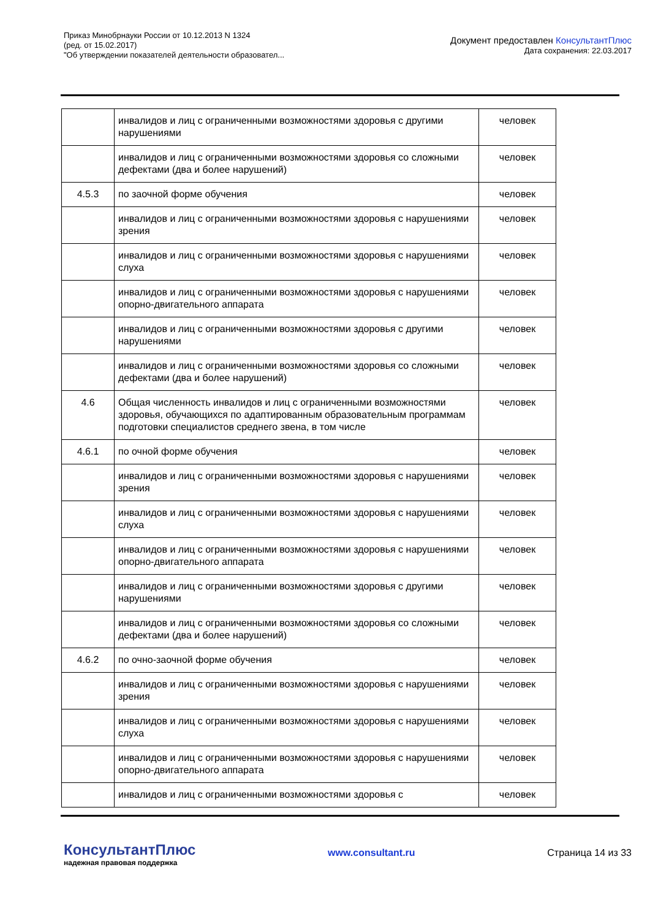Приказ Минобрнауки России от 10.12.2013 N 1324
(ред. от 15.02.2017)
"Об утверждении показателей деятельности образовател...
Документ предоставлен КонсультантПлюс
Дата сохранения: 22.03.2017
| | инвалидов и лиц с ограниченными возможностями здоровья с другими нарушениями | человек |
| | инвалидов и лиц с ограниченными возможностями здоровья со сложными дефектами (два и более нарушений) | человек |
| 4.5.3 | по заочной форме обучения | человек |
| | инвалидов и лиц с ограниченными возможностями здоровья с нарушениями зрения | человек |
| | инвалидов и лиц с ограниченными возможностями здоровья с нарушениями слуха | человек |
| | инвалидов и лиц с ограниченными возможностями здоровья с нарушениями опорно-двигательного аппарата | человек |
| | инвалидов и лиц с ограниченными возможностями здоровья с другими нарушениями | человек |
| | инвалидов и лиц с ограниченными возможностями здоровья со сложными дефектами (два и более нарушений) | человек |
| 4.6 | Общая численность инвалидов и лиц с ограниченными возможностями здоровья, обучающихся по адаптированным образовательным программам подготовки специалистов среднего звена, в том числе | человек |
| 4.6.1 | по очной форме обучения | человек |
| | инвалидов и лиц с ограниченными возможностями здоровья с нарушениями зрения | человек |
| | инвалидов и лиц с ограниченными возможностями здоровья с нарушениями слуха | человек |
| | инвалидов и лиц с ограниченными возможностями здоровья с нарушениями опорно-двигательного аппарата | человек |
| | инвалидов и лиц с ограниченными возможностями здоровья с другими нарушениями | человек |
| | инвалидов и лиц с ограниченными возможностями здоровья со сложными дефектами (два и более нарушений) | человек |
| 4.6.2 | по очно-заочной форме обучения | человек |
| | инвалидов и лиц с ограниченными возможностями здоровья с нарушениями зрения | человек |
| | инвалидов и лиц с ограниченными возможностями здоровья с нарушениями слуха | человек |
| | инвалидов и лиц с ограниченными возможностями здоровья с нарушениями опорно-двигательного аппарата | человек |
| | инвалидов и лиц с ограниченными возможностями здоровья с | человек |
КонсультантПлюс
надежная правовая поддержка
www.consultant.ru Страница 14 из 33